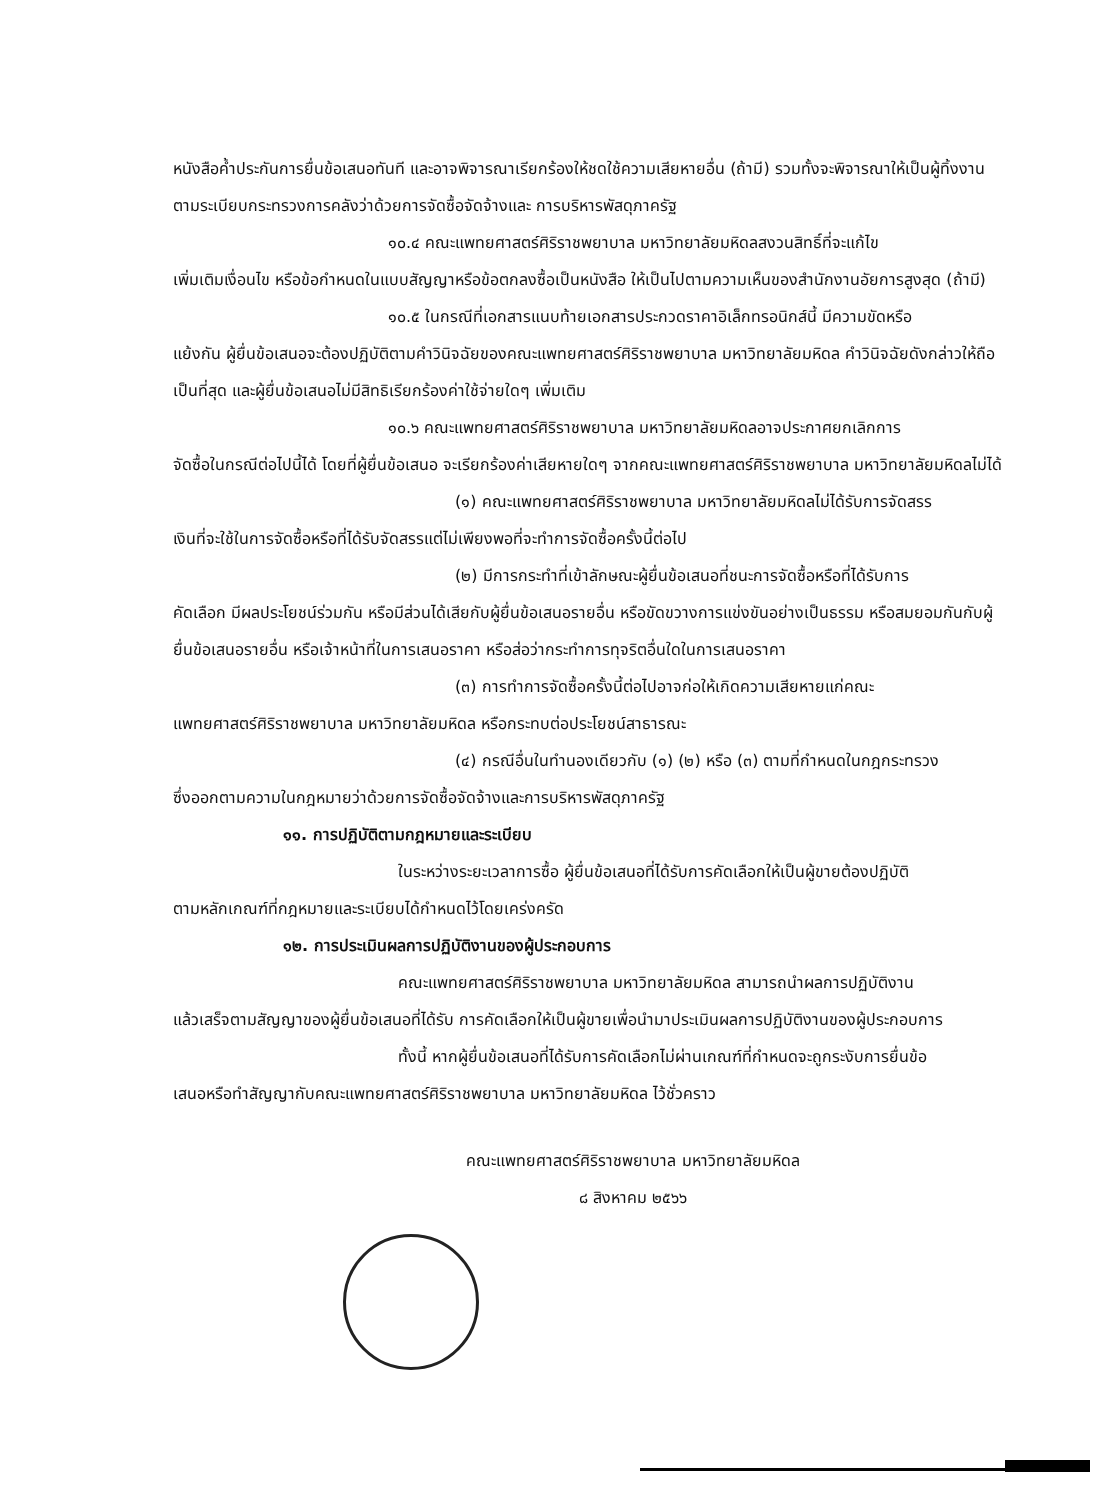หนังสือค้ำประกันการยื่นข้อเสนอทันที และอาจพิจารณาเรียกร้องให้ชดใช้ความเสียหายอื่น (ถ้ามี) รวมทั้งจะพิจารณาให้เป็นผู้ทิ้งงาน ตามระเบียบกระทรวงการคลังว่าด้วยการจัดซื้อจัดจ้างและ การบริหารพัสดุภาครัฐ
๑๐.๔ คณะแพทยศาสตร์ศิริราชพยาบาล มหาวิทยาลัยมหิดลสงวนสิทธิ์ที่จะแก้ไข
เพิ่มเติมเงื่อนไข หรือข้อกำหนดในแบบสัญญาหรือข้อตกลงซื้อเป็นหนังสือ ให้เป็นไปตามความเห็นของสำนักงานอัยการสูงสุด (ถ้ามี)
๑๐.๕ ในกรณีที่เอกสารแนบท้ายเอกสารประกวดราคาอิเล็กทรอนิกส์นี้ มีความขัดหรือ
แย้งกัน ผู้ยื่นข้อเสนอจะต้องปฏิบัติตามคำวินิจฉัยของคณะแพทยศาสตร์ศิริราชพยาบาล มหาวิทยาลัยมหิดล คำวินิจฉัยดังกล่าวให้ถือเป็นที่สุด และผู้ยื่นข้อเสนอไม่มีสิทธิเรียกร้องค่าใช้จ่ายใดๆ เพิ่มเติม
๑๐.๖ คณะแพทยศาสตร์ศิริราชพยาบาล มหาวิทยาลัยมหิดลอาจประกาศยกเลิกการ
จัดซื้อในกรณีต่อไปนี้ได้ โดยที่ผู้ยื่นข้อเสนอ จะเรียกร้องค่าเสียหายใดๆ จากคณะแพทยศาสตร์ศิริราชพยาบาล มหาวิทยาลัยมหิดลไม่ได้
(๑) คณะแพทยศาสตร์ศิริราชพยาบาล มหาวิทยาลัยมหิดลไม่ได้รับการจัดสรร
เงินที่จะใช้ในการจัดซื้อหรือที่ได้รับจัดสรรแต่ไม่เพียงพอที่จะทำการจัดซื้อครั้งนี้ต่อไป
(๒) มีการกระทำที่เข้าลักษณะผู้ยื่นข้อเสนอที่ชนะการจัดซื้อหรือที่ได้รับการ
คัดเลือก มีผลประโยชน์ร่วมกัน หรือมีส่วนได้เสียกับผู้ยื่นข้อเสนอรายอื่น หรือขัดขวางการแข่งขันอย่างเป็นธรรม หรือสมยอมกันกับผู้ยื่นข้อเสนอรายอื่น หรือเจ้าหน้าที่ในการเสนอราคา หรือส่อว่ากระทำการทุจริตอื่นใดในการเสนอราคา
(๓) การทำการจัดซื้อครั้งนี้ต่อไปอาจก่อให้เกิดความเสียหายแก่คณะ
แพทยศาสตร์ศิริราชพยาบาล มหาวิทยาลัยมหิดล หรือกระทบต่อประโยชน์สาธารณะ
(๔) กรณีอื่นในทำนองเดียวกับ (๑) (๒) หรือ (๓) ตามที่กำหนดในกฎกระทรวง
ซึ่งออกตามความในกฎหมายว่าด้วยการจัดซื้อจัดจ้างและการบริหารพัสดุภาครัฐ
๑๑. การปฏิบัติตามกฎหมายและระเบียบ
ในระหว่างระยะเวลาการซื้อ ผู้ยื่นข้อเสนอที่ได้รับการคัดเลือกให้เป็นผู้ขายต้องปฏิบัติ
ตามหลักเกณฑ์ที่กฎหมายและระเบียบได้กำหนดไว้โดยเคร่งครัด
๑๒. การประเมินผลการปฏิบัติงานของผู้ประกอบการ
คณะแพทยศาสตร์ศิริราชพยาบาล มหาวิทยาลัยมหิดล สามารถนำผลการปฏิบัติงาน
แล้วเสร็จตามสัญญาของผู้ยื่นข้อเสนอที่ได้รับ การคัดเลือกให้เป็นผู้ขายเพื่อนำมาประเมินผลการปฏิบัติงานของผู้ประกอบการ
ทั้งนี้ หากผู้ยื่นข้อเสนอที่ได้รับการคัดเลือกไม่ผ่านเกณฑ์ที่กำหนดจะถูกระงับการยื่นข้อ
เสนอหรือทำสัญญากับคณะแพทยศาสตร์ศิริราชพยาบาล มหาวิทยาลัยมหิดล ไว้ชั่วคราว
คณะแพทยศาสตร์ศิริราชพยาบาล มหาวิทยาลัยมหิดล
๘ สิงหาคม ๒๕๖๖